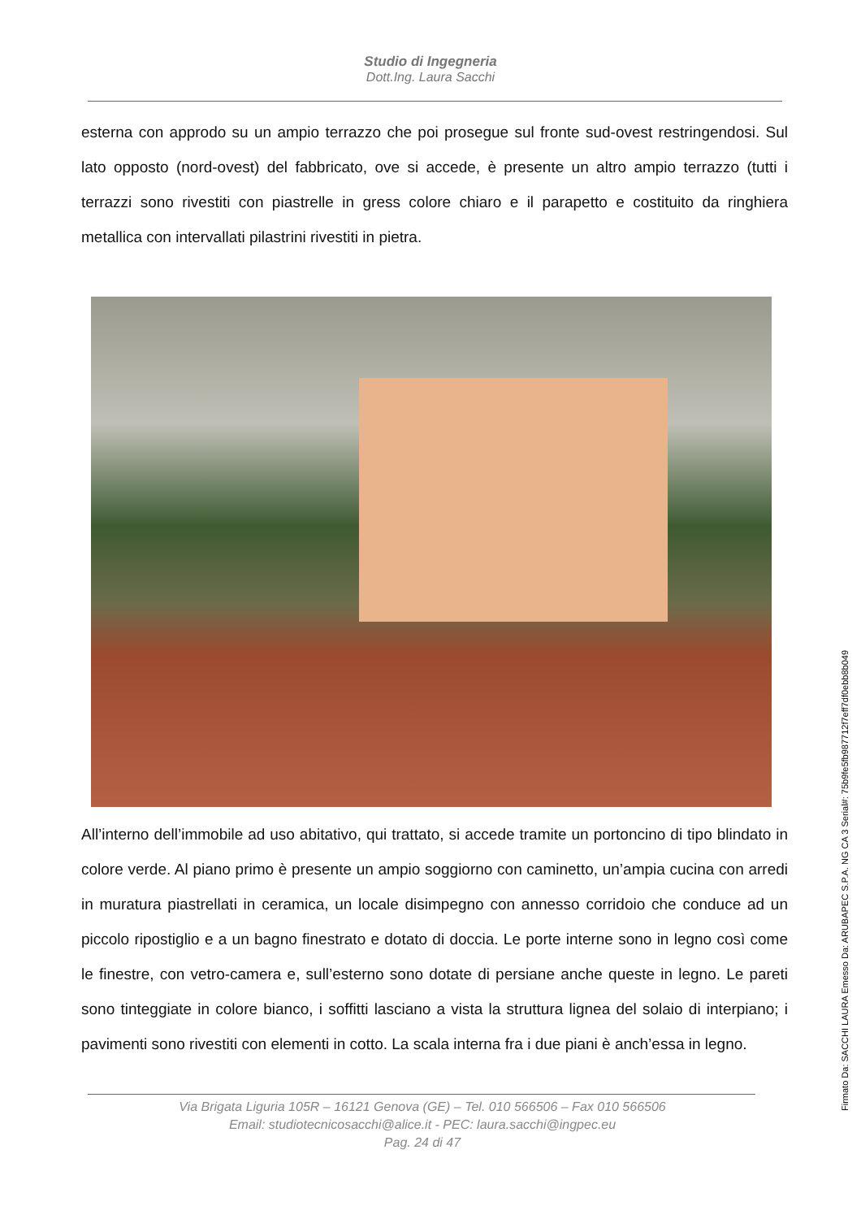Studio di Ingegneria
Dott.Ing. Laura Sacchi
esterna con approdo su un ampio terrazzo che poi prosegue sul fronte sud-ovest restringendosi. Sul lato opposto (nord-ovest) del fabbricato, ove si accede, è presente un altro ampio terrazzo (tutti i terrazzi sono rivestiti con piastrelle in gress colore chiaro e il parapetto e costituito da ringhiera metallica con intervallati pilastrini rivestiti in pietra.
All’interno dell’immobile ad uso abitativo, qui trattato, si accede tramite un portoncino di tipo blindato in colore verde. Al piano primo è presente un ampio soggiorno con caminetto, un’ampia cucina con arredi in muratura piastrellati in ceramica, un locale disimpegno con annesso corridoio che conduce ad un piccolo ripostiglio e a un bagno finestrato e dotato di doccia. Le porte interne sono in legno così come le finestre, con vetro-camera e, sull’esterno sono dotate di persiane anche queste in legno. Le pareti sono tinteggiate in colore bianco, i soffitti lasciano a vista la struttura lignea del solaio di interpiano; i pavimenti sono rivestiti con elementi in cotto. La scala interna fra i due piani è anch’essa in legno.
Via Brigata Liguria 105R – 16121 Genova (GE) – Tel. 010 566506 – Fax 010 566506
Email: studiotecnicosacchi@alice.it - PEC: laura.sacchi@ingpec.eu
Pag. 24 di 47
Firmato Da: SACCHI LAURA Emesso Da: ARUBAPEC S.P.A. NG CA 3 Serial#: 75b9fe5fb987712f7eff7df0ebb8b049